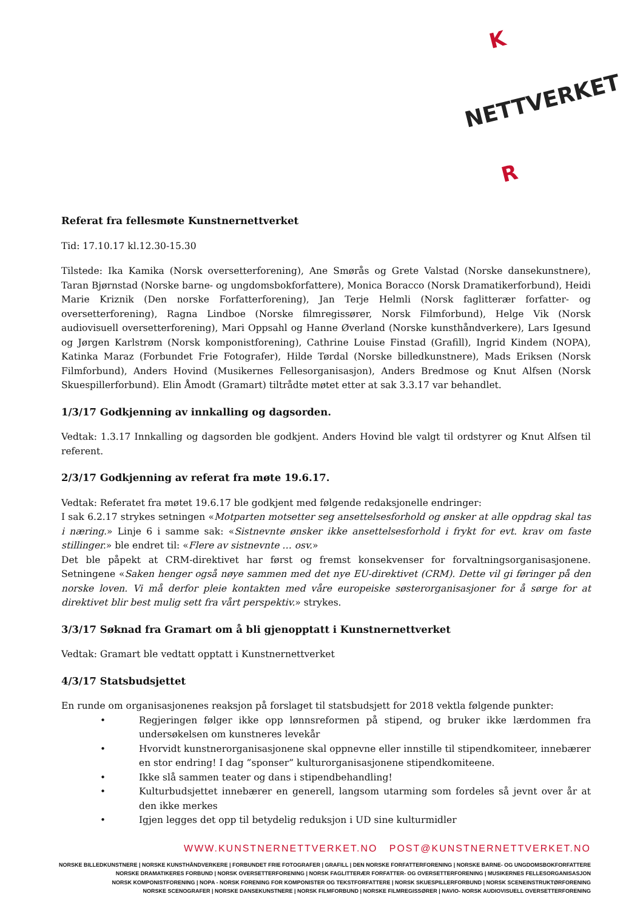NETTVERKET
K
R
Referat fra fellesmøte Kunstnernettverket
Tid: 17.10.17 kl.12.30-15.30
Tilstede: Ika Kamika (Norsk oversetterforening), Ane Smørås og Grete Valstad (Norske dansekunstnere), Taran Bjørnstad (Norske barne- og ungdomsbokforfattere), Monica Boracco (Norsk Dramatikerforbund), Heidi Marie Kriznik (Den norske Forfatterforening), Jan Terje Helmli (Norsk faglitterær forfatter- og oversetterforening), Ragna Lindboe (Norske filmregissører, Norsk Filmforbund), Helge Vik (Norsk audiovisuell oversetterforening), Mari Oppsahl og Hanne Øverland (Norske kunsthåndverkere), Lars Igesund og Jørgen Karlstrøm (Norsk komponistforening), Cathrine Louise Finstad (Grafill), Ingrid Kindem (NOPA), Katinka Maraz (Forbundet Frie Fotografer), Hilde Tørdal (Norske billedkunstnere), Mads Eriksen (Norsk Filmforbund), Anders Hovind (Musikernes Fellesorganisasjon), Anders Bredmose og Knut Alfsen (Norsk Skuespillerforbund). Elin Åmodt (Gramart) tiltrådte møtet etter at sak 3.3.17 var behandlet.
1/3/17 Godkjenning av innkalling og dagsorden.
Vedtak: 1.3.17 Innkalling og dagsorden ble godkjent. Anders Hovind ble valgt til ordstyrer og Knut Alfsen til referent.
2/3/17 Godkjenning av referat fra møte 19.6.17.
Vedtak: Referatet fra møtet 19.6.17 ble godkjent med følgende redaksjonelle endringer:
I sak 6.2.17 strykes setningen «Motparten motsetter seg ansettelsesforhold og ønsker at alle oppdrag skal tas i næring.» Linje 6 i samme sak: «Sistnevnte ønsker ikke ansettelsesforhold i frykt for evt. krav om faste stillinger.» ble endret til: «Flere av sistnevnte … osv.»
Det ble påpekt at CRM-direktivet har først og fremst konsekvenser for forvaltningsorganisasjonene. Setningene «Saken henger også nøye sammen med det nye EU-direktivet (CRM). Dette vil gi føringer på den norske loven. Vi må derfor pleie kontakten med våre europeiske søsterorganisasjoner for å sørge for at direktivet blir best mulig sett fra vårt perspektiv.» strykes.
3/3/17 Søknad fra Gramart om å bli gjenopptatt i Kunstnernettverket
Vedtak: Gramart ble vedtatt opptatt i Kunstnernettverket
4/3/17 Statsbudsjettet
En runde om organisasjonenes reaksjon på forslaget til statsbudsjett for 2018 vektla følgende punkter:
• Regjeringen følger ikke opp lønnsreformen på stipend, og bruker ikke lærdommen fra undersøkelsen om kunstneres levekår
• Hvorvidt kunstnerorganisasjonene skal oppnevne eller innstille til stipendkomiteer, innebærer en stor endring! I dag ”sponser” kulturorganisasjonene stipendkomiteene.
• Ikke slå sammen teater og dans i stipendbehandling!
• Kulturbudsjettet innebærer en generell, langsom utarming som fordeles så jevnt over år at den ikke merkes
• Igjen legges det opp til betydelig reduksjon i UD sine kulturmidler
WWW.KUNSTNERNETTVERKET.NO POST@KUNSTNERNETTVERKET.NO
NORSKE BILLEDKUNSTNERE | NORSKE KUNSTHÅNDVERKERE | FORBUNDET FRIE FOTOGRAFER | GRAFILL | DEN NORSKE FORFATTERFORENING | NORSKE BARNE- OG UNGDOMSBOKFORFATTERE
NORSKE DRAMATIKERES FORBUND | NORSK OVERSETTERFORENING | NORSK FAGLITTERÆR FORFATTER- OG OVERSETTERFORENING | MUSIKERNES FELLESORGANISASJON
NORSK KOMPONISTFORENING | NOPA - NORSK FORENING FOR KOMPONISTER OG TEKSTFORFATTERE | NORSK SKUESPILLERFORBUND | NORSK SCENEINSTRUKTØRFORENING
NORSKE SCENOGRAFER | NORSKE DANSEKUNSTNERE | NORSK FILMFORBUND | NORSKE FILMREGISSØRER | NAVIO- NORSK AUDIOVISUELL OVERSETTERFORENING